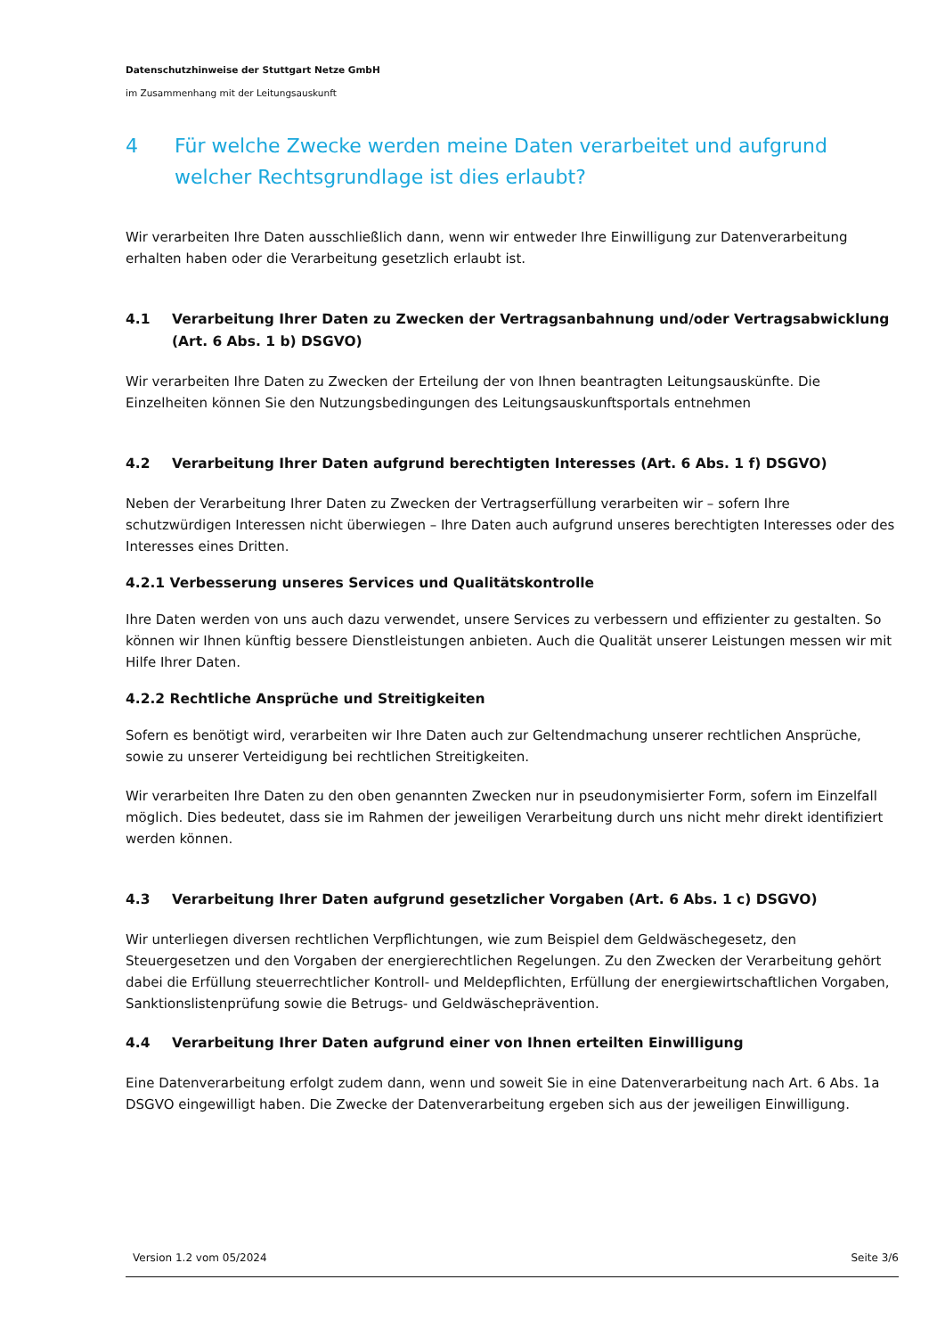Datenschutzhinweise der Stuttgart Netze GmbH
im Zusammenhang mit der Leitungsauskunft
4 Für welche Zwecke werden meine Daten verarbeitet und aufgrund welcher Rechtsgrundlage ist dies erlaubt?
Wir verarbeiten Ihre Daten ausschließlich dann, wenn wir entweder Ihre Einwilligung zur Datenverarbeitung erhalten haben oder die Verarbeitung gesetzlich erlaubt ist.
4.1 Verarbeitung Ihrer Daten zu Zwecken der Vertragsanbahnung und/oder Vertragsabwicklung (Art. 6 Abs. 1 b) DSGVO)
Wir verarbeiten Ihre Daten zu Zwecken der Erteilung der von Ihnen beantragten Leitungsauskünfte. Die Einzelheiten können Sie den Nutzungsbedingungen des Leitungsauskunftsportals entnehmen
4.2 Verarbeitung Ihrer Daten aufgrund berechtigten Interesses (Art. 6 Abs. 1 f) DSGVO)
Neben der Verarbeitung Ihrer Daten zu Zwecken der Vertragserfüllung verarbeiten wir – sofern Ihre schutzwürdigen Interessen nicht überwiegen – Ihre Daten auch aufgrund unseres berechtigten Interesses oder des Interesses eines Dritten.
4.2.1 Verbesserung unseres Services und Qualitätskontrolle
Ihre Daten werden von uns auch dazu verwendet, unsere Services zu verbessern und effizienter zu gestalten. So können wir Ihnen künftig bessere Dienstleistungen anbieten. Auch die Qualität unserer Leistungen messen wir mit Hilfe Ihrer Daten.
4.2.2 Rechtliche Ansprüche und Streitigkeiten
Sofern es benötigt wird, verarbeiten wir Ihre Daten auch zur Geltendmachung unserer rechtlichen Ansprüche, sowie zu unserer Verteidigung bei rechtlichen Streitigkeiten.
Wir verarbeiten Ihre Daten zu den oben genannten Zwecken nur in pseudonymisierter Form, sofern im Einzelfall möglich. Dies bedeutet, dass sie im Rahmen der jeweiligen Verarbeitung durch uns nicht mehr direkt identifiziert werden können.
4.3 Verarbeitung Ihrer Daten aufgrund gesetzlicher Vorgaben (Art. 6 Abs. 1 c) DSGVO)
Wir unterliegen diversen rechtlichen Verpflichtungen, wie zum Beispiel dem Geldwäschegesetz, den Steuergesetzen und den Vorgaben der energierechtlichen Regelungen. Zu den Zwecken der Verarbeitung gehört dabei die Erfüllung steuerrechtlicher Kontroll- und Meldepflichten, Erfüllung der energiewirtschaftlichen Vorgaben, Sanktionslistenprüfung sowie die Betrugs- und Geldwäscheprävention.
4.4 Verarbeitung Ihrer Daten aufgrund einer von Ihnen erteilten Einwilligung
Eine Datenverarbeitung erfolgt zudem dann, wenn und soweit Sie in eine Datenverarbeitung nach Art. 6 Abs. 1a DSGVO eingewilligt haben. Die Zwecke der Datenverarbeitung ergeben sich aus der jeweiligen Einwilligung.
Version 1.2 vom 05/2024 Seite 3/6